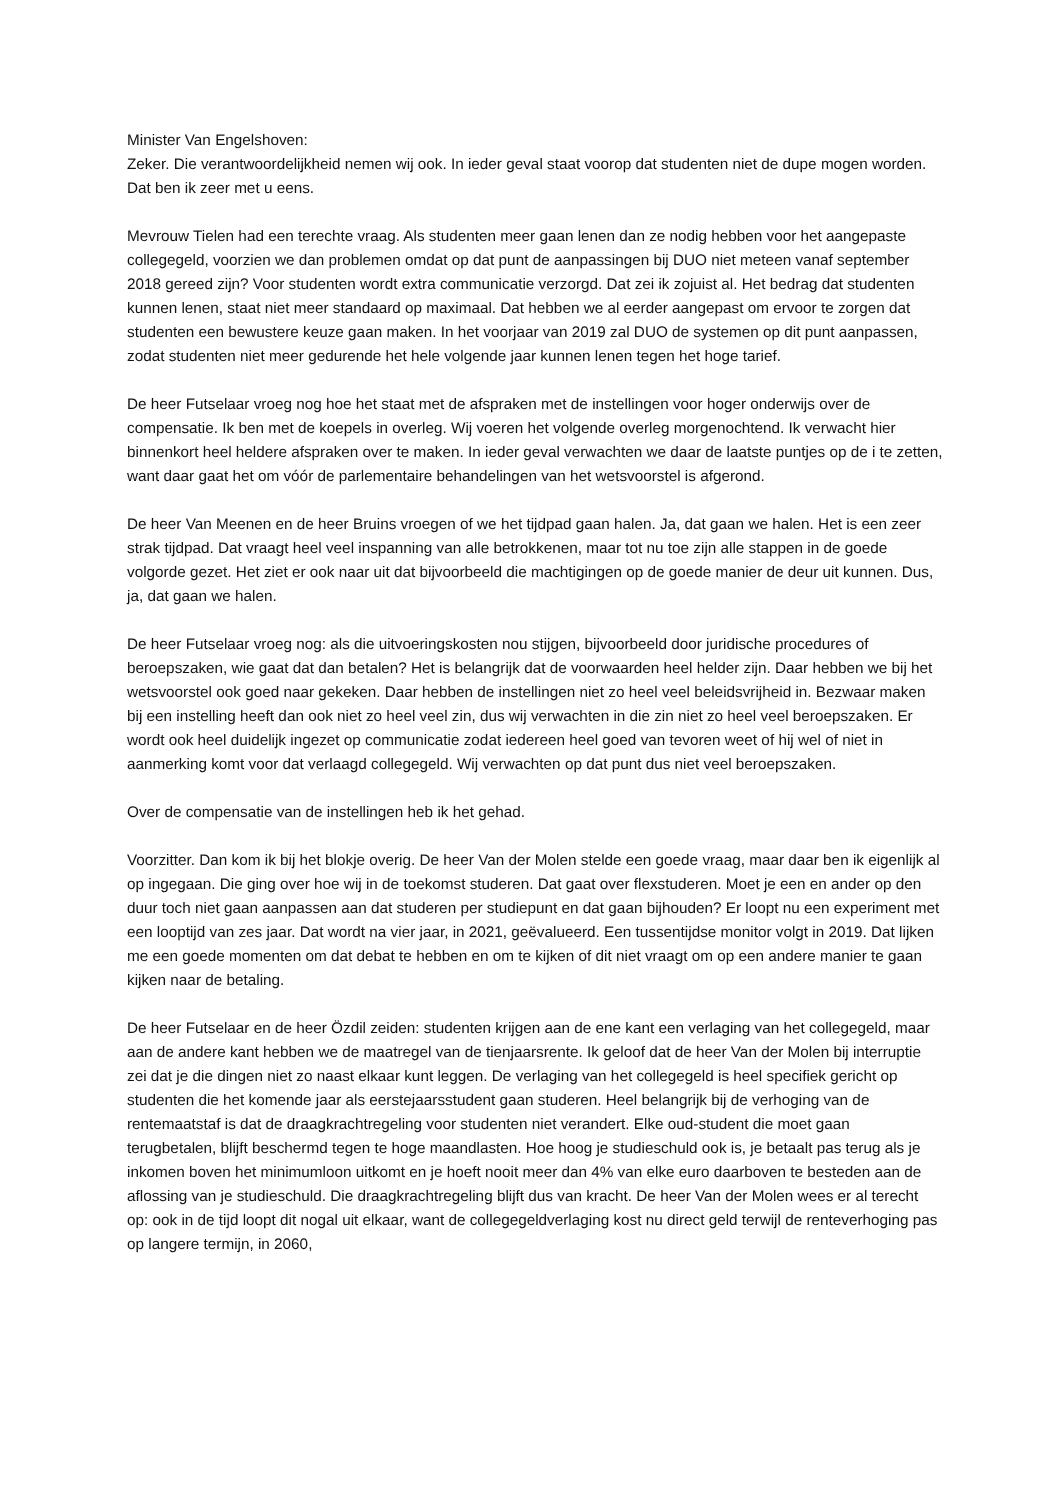Minister Van Engelshoven:
Zeker. Die verantwoordelijkheid nemen wij ook. In ieder geval staat voorop dat studenten niet de dupe mogen worden. Dat ben ik zeer met u eens.
Mevrouw Tielen had een terechte vraag. Als studenten meer gaan lenen dan ze nodig hebben voor het aangepaste collegegeld, voorzien we dan problemen omdat op dat punt de aanpassingen bij DUO niet meteen vanaf september 2018 gereed zijn? Voor studenten wordt extra communicatie verzorgd. Dat zei ik zojuist al. Het bedrag dat studenten kunnen lenen, staat niet meer standaard op maximaal. Dat hebben we al eerder aangepast om ervoor te zorgen dat studenten een bewustere keuze gaan maken. In het voorjaar van 2019 zal DUO de systemen op dit punt aanpassen, zodat studenten niet meer gedurende het hele volgende jaar kunnen lenen tegen het hoge tarief.
De heer Futselaar vroeg nog hoe het staat met de afspraken met de instellingen voor hoger onderwijs over de compensatie. Ik ben met de koepels in overleg. Wij voeren het volgende overleg morgenochtend. Ik verwacht hier binnenkort heel heldere afspraken over te maken. In ieder geval verwachten we daar de laatste puntjes op de i te zetten, want daar gaat het om vóór de parlementaire behandelingen van het wetsvoorstel is afgerond.
De heer Van Meenen en de heer Bruins vroegen of we het tijdpad gaan halen. Ja, dat gaan we halen. Het is een zeer strak tijdpad. Dat vraagt heel veel inspanning van alle betrokkenen, maar tot nu toe zijn alle stappen in de goede volgorde gezet. Het ziet er ook naar uit dat bijvoorbeeld die machtigingen op de goede manier de deur uit kunnen. Dus, ja, dat gaan we halen.
De heer Futselaar vroeg nog: als die uitvoeringskosten nou stijgen, bijvoorbeeld door juridische procedures of beroepszaken, wie gaat dat dan betalen? Het is belangrijk dat de voorwaarden heel helder zijn. Daar hebben we bij het wetsvoorstel ook goed naar gekeken. Daar hebben de instellingen niet zo heel veel beleidsvrijheid in. Bezwaar maken bij een instelling heeft dan ook niet zo heel veel zin, dus wij verwachten in die zin niet zo heel veel beroepszaken. Er wordt ook heel duidelijk ingezet op communicatie zodat iedereen heel goed van tevoren weet of hij wel of niet in aanmerking komt voor dat verlaagd collegegeld. Wij verwachten op dat punt dus niet veel beroepszaken.
Over de compensatie van de instellingen heb ik het gehad.
Voorzitter. Dan kom ik bij het blokje overig. De heer Van der Molen stelde een goede vraag, maar daar ben ik eigenlijk al op ingegaan. Die ging over hoe wij in de toekomst studeren. Dat gaat over flexstuderen. Moet je een en ander op den duur toch niet gaan aanpassen aan dat studeren per studiepunt en dat gaan bijhouden? Er loopt nu een experiment met een looptijd van zes jaar. Dat wordt na vier jaar, in 2021, geëvalueerd. Een tussentijdse monitor volgt in 2019. Dat lijken me een goede momenten om dat debat te hebben en om te kijken of dit niet vraagt om op een andere manier te gaan kijken naar de betaling.
De heer Futselaar en de heer Özdil zeiden: studenten krijgen aan de ene kant een verlaging van het collegegeld, maar aan de andere kant hebben we de maatregel van de tienjaarsrente. Ik geloof dat de heer Van der Molen bij interruptie zei dat je die dingen niet zo naast elkaar kunt leggen. De verlaging van het collegegeld is heel specifiek gericht op studenten die het komende jaar als eerstejaarsstudent gaan studeren. Heel belangrijk bij de verhoging van de rentemaatstaf is dat de draagkrachtregeling voor studenten niet verandert. Elke oud-student die moet gaan terugbetalen, blijft beschermd tegen te hoge maandlasten. Hoe hoog je studieschuld ook is, je betaalt pas terug als je inkomen boven het minimumloon uitkomt en je hoeft nooit meer dan 4% van elke euro daarboven te besteden aan de aflossing van je studieschuld. Die draagkrachtregeling blijft dus van kracht. De heer Van der Molen wees er al terecht op: ook in de tijd loopt dit nogal uit elkaar, want de collegegeldverlaging kost nu direct geld terwijl de renteverhoging pas op langere termijn, in 2060,